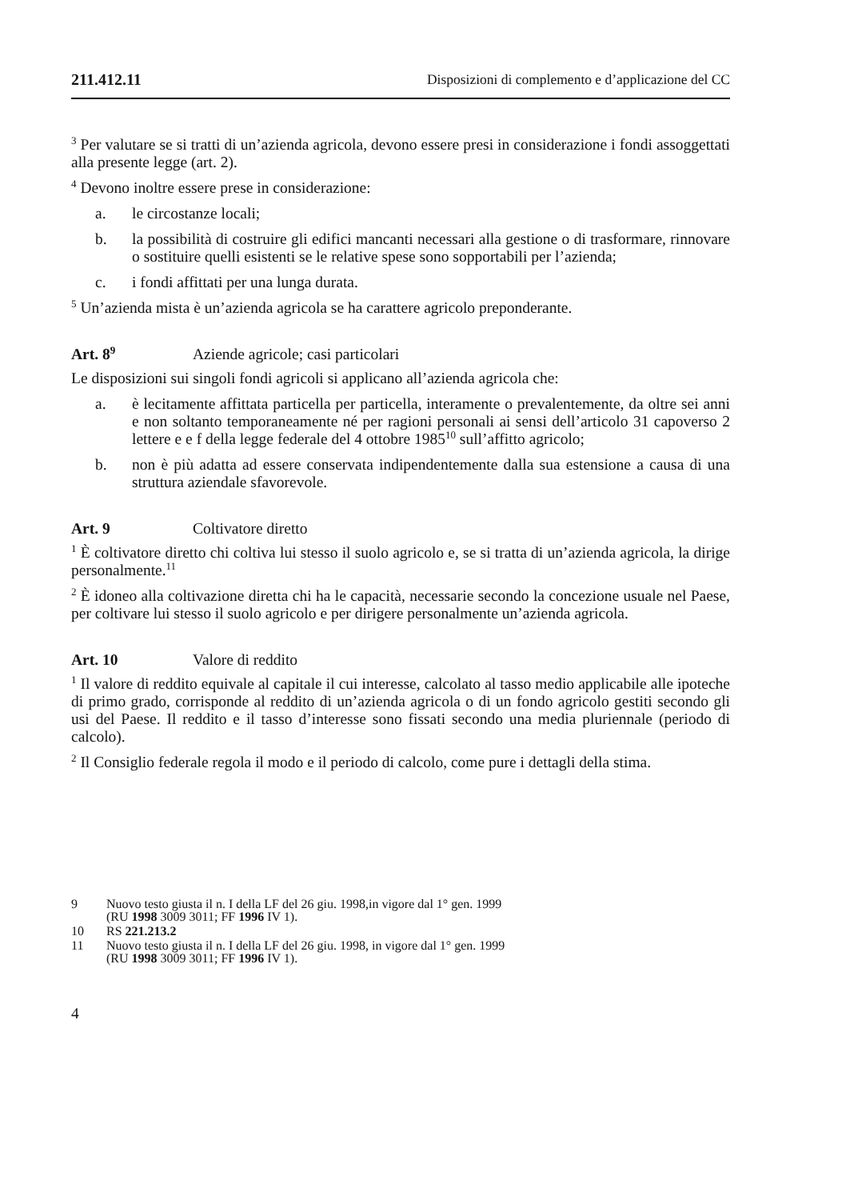211.412.11 Disposizioni di complemento e d’applicazione del CC
<sup>3</sup> Per valutare se si tratti di un’azienda agricola, devono essere presi in considerazione i fondi assoggettati alla presente legge (art. 2).
<sup>4</sup> Devono inoltre essere prese in considerazione:
a. le circostanze locali;
b. la possibilità di costruire gli edifici mancanti necessari alla gestione o di trasformare, rinnovare o sostituire quelli esistenti se le relative spese sono sopportabili per l’azienda;
c. i fondi affittati per una lunga durata.
<sup>5</sup> Un’azienda mista è un’azienda agricola se ha carattere agricolo preponderante.
Art. 8<sup>9</sup> Aziende agricole; casi particolari
Le disposizioni sui singoli fondi agricoli si applicano all’azienda agricola che:
a. è lecitamente affittata particella per particella, interamente o prevalentemente, da oltre sei anni e non soltanto temporaneamente né per ragioni personali ai sensi dell’articolo 31 capoverso 2 lettere e e f della legge federale del 4 ottobre 1985<sup>10</sup> sull’affitto agricolo;
b. non è più adatta ad essere conservata indipendentemente dalla sua estensione a causa di una struttura aziendale sfavorevole.
Art. 9 Coltivatore diretto
<sup>1</sup> È coltivatore diretto chi coltiva lui stesso il suolo agricolo e, se si tratta di un’azienda agricola, la dirige personalmente.<sup>11</sup>
<sup>2</sup> È idoneo alla coltivazione diretta chi ha le capacità, necessarie secondo la concezione usuale nel Paese, per coltivare lui stesso il suolo agricolo e per dirigere personalmente un’azienda agricola.
Art. 10 Valore di reddito
<sup>1</sup> Il valore di reddito equivale al capitale il cui interesse, calcolato al tasso medio applicabile alle ipoteche di primo grado, corrisponde al reddito di un’azienda agricola o di un fondo agricolo gestiti secondo gli usi del Paese. Il reddito e il tasso d’interesse sono fissati secondo una media pluriennale (periodo di calcolo).
<sup>2</sup> Il Consiglio federale regola il modo e il periodo di calcolo, come pure i dettagli della stima.
9 Nuovo testo giusta il n. I della LF del 26 giu. 1998,in vigore dal 1° gen. 1999
(RU 1998 3009 3011; FF 1996 IV 1).
10 RS 221.213.2
11 Nuovo testo giusta il n. I della LF del 26 giu. 1998, in vigore dal 1° gen. 1999
(RU 1998 3009 3011; FF 1996 IV 1).
4